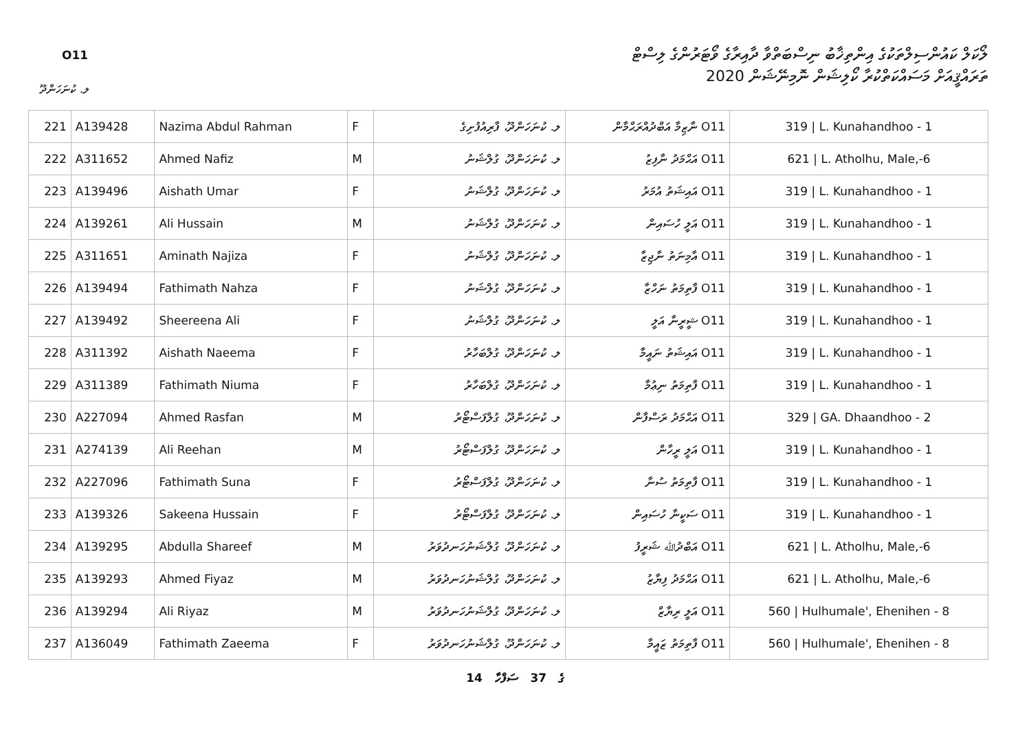O11
ލޯކަލް ކައުންސިލްތަކުގެ އިންތިޚާބު ނިސްބަތްވާ ދާއިރާގެ ވޯޓަރުންގެ ލިސްޓް
ތަރައްޤީއަށް މަސައްކަތްކުރާ ކޯލިޝަން ނޮމިނޭޝަން 2020
ލ. ކުނަހަންދޫ
| 221 | A139428 | Nazima Abdul Rahman | F | ލ. ކުނަހަންދޫ، ފާރިއުފުށިގެ | O11 ނާޒިމާ އަބްދުއްރަޙްމާން | 319 / L. Kunahandhoo - 1 |
| 222 | A311652 | Ahmed Nafiz | M | ލ. ކުނަހަންދޫ، ގުލްޝަނު | O11 އަޙްމަދު ނާފިޒު | 621 / L. Atholhu, Male,-6 |
| 223 | A139496 | Aishath Umar | F | ލ. ކުނަހަންދޫ، ގުލްޝަނު | O11 އައިޝަތު އުމަރު | 319 / L. Kunahandhoo - 1 |
| 224 | A139261 | Ali Hussain | M | ލ. ކުނަހަންދޫ، ގުލްޝަނު | O11 އަލީ ހުސައިން | 319 / L. Kunahandhoo - 1 |
| 225 | A311651 | Aminath Najiza | F | ލ. ކުނަހަންދޫ، ގުލްޝަނު | O11 އާމިނަތު ނާޖިޒާ | 319 / L. Kunahandhoo - 1 |
| 226 | A139494 | Fathimath Nahza | F | ލ. ކުނަހަންދޫ، ގުލްޝަނު | O11 ފާތިމަތު ނަހްޒާ | 319 / L. Kunahandhoo - 1 |
| 227 | A139492 | Sheereena Ali | F | ލ. ކުނަހަންދޫ، ގުލްޝަނު | O11 ޝީރީނާ އަލީ | 319 / L. Kunahandhoo - 1 |
| 228 | A311392 | Aishath Naeema | F | ލ. ކުނަހަންދޫ، ގުލްބަހާރު | O11 އައިޝަތު ނައީމާ | 319 / L. Kunahandhoo - 1 |
| 229 | A311389 | Fathimath Niuma | F | ލ. ކުނަހަންދޫ، ގުލްބަހާރު | O11 ފާތިމަތު ނިޢުމާ | 319 / L. Kunahandhoo - 1 |
| 230 | A227094 | Ahmed Rasfan | M | ލ. ކުނަހަންދޫ، ގުލްފަސްޓޯރު | O11 އަޙްމަދު ރަސްފާން | 329 / GA. Dhaandhoo - 2 |
| 231 | A274139 | Ali Reehan | M | ލ. ކުނަހަންދޫ، ގުލްފަސްޓޯރު | O11 އަލީ ރީހާން | 319 / L. Kunahandhoo - 1 |
| 232 | A227096 | Fathimath Suna | F | ލ. ކުނަހަންދޫ، ގުލްފަސްޓޯރު | O11 ފާތިމަތު ސުނާ | 319 / L. Kunahandhoo - 1 |
| 233 | A139326 | Sakeena Hussain | F | ލ. ކުނަހަންދޫ، ގުލްފަސްޓޯރު | O11 ސަކީނާ ހުސައިން | 319 / L. Kunahandhoo - 1 |
| 234 | A139295 | Abdulla Shareef | M | ލ. ކުނަހަންދޫ، ގުލްޝަނުހަނދުވަރު | O11 އަބްދުﷲ ޝަރީފު | 621 / L. Atholhu, Male,-6 |
| 235 | A139293 | Ahmed Fiyaz | M | ލ. ކުނަހަންދޫ، ގުލްޝަނުހަނދުވަރު | O11 އަޙްމަދު ފިޔާޒު | 621 / L. Atholhu, Male,-6 |
| 236 | A139294 | Ali Riyaz | M | ލ. ކުނަހަންދޫ، ގުލްޝަނުހަނދުވަރު | O11 އަލީ ރިޔާޒް | 560 / Hulhumale', Ehenihen - 8 |
| 237 | A136049 | Fathimath Zaeema | F | ލ. ކުނަހަންދޫ، ގުލްޝަނުހަނދުވަރު | O11 ފާތިމަތު ޒައީމާ | 560 / Hulhumale', Ehenihen - 8 |
14 ގެ 37 ސަފްހާ